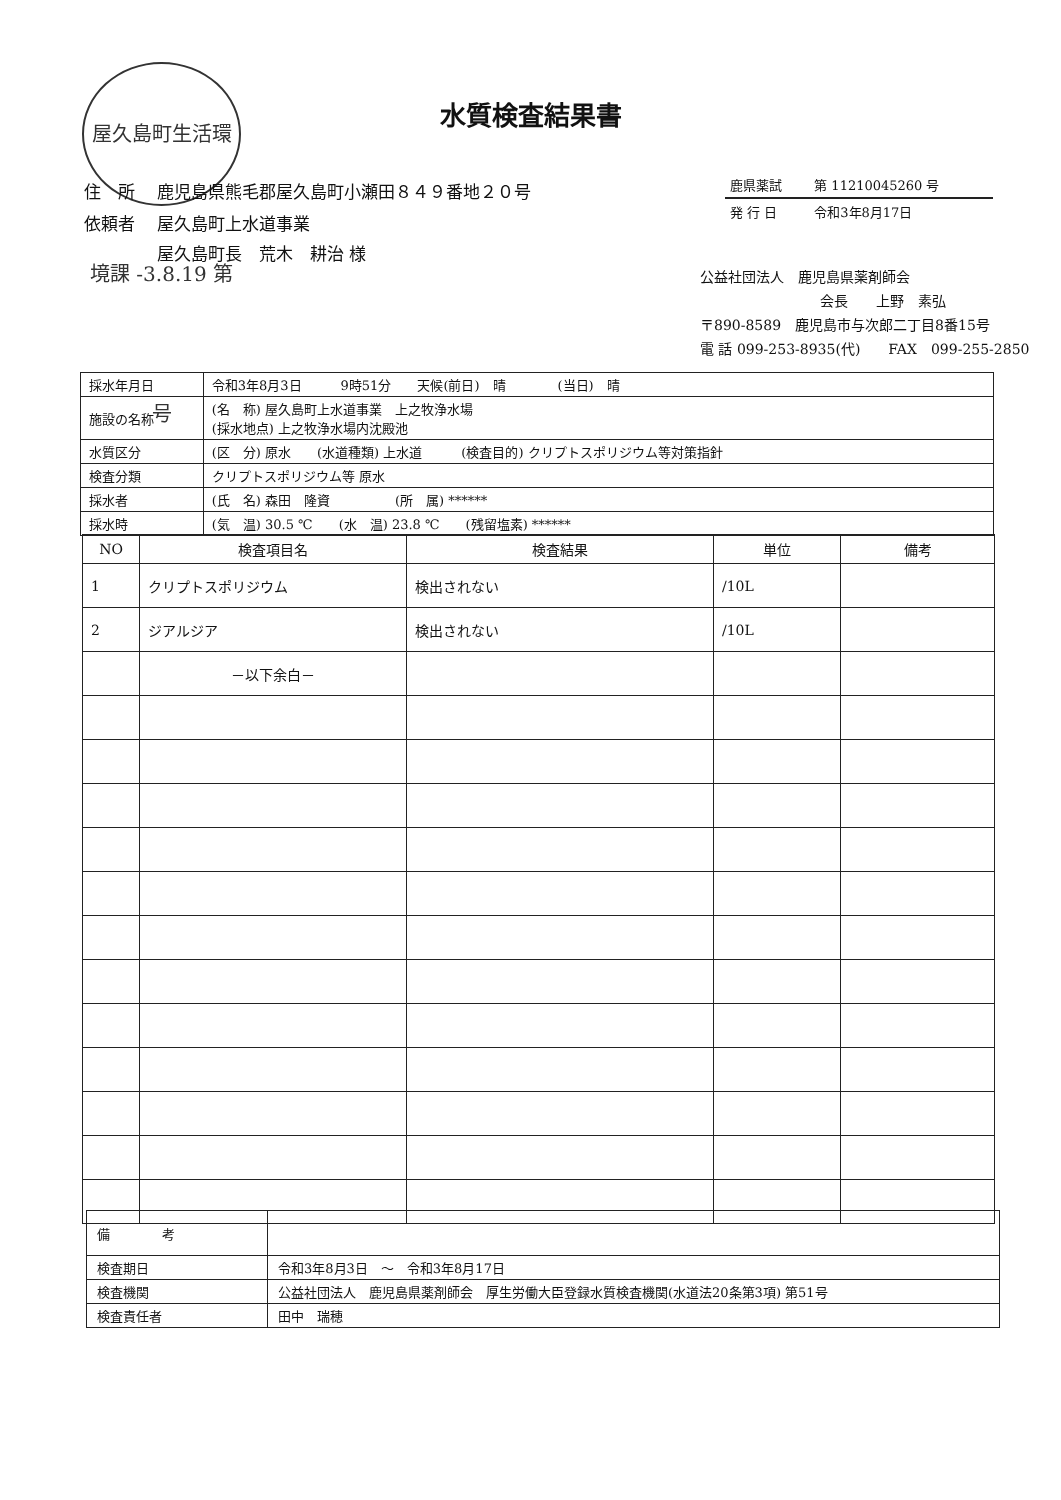水質検査結果書
屋久島町生活環境課 -3.8.19 第 号
| 住 所 | 鹿児島県熊毛郡屋久島町小瀬田８４９番地２０号 |
| 依頼者 | 屋久島町上水道事業 屋久島町長 荒木 耕治 様 |
| 鹿県薬試 | 第 11210045260 号 |
| 発 行 日 | 令和3年8月17日 |
公益社団法人　鹿児島県薬剤師会
会長　　上野　素弘
〒890-8589　鹿児島市与次郎二丁目8番15号
電 話 099-253-8935(代)　　FAX　099-255-2850
| 採水年月日 | 令和3年8月3日 9時51分 天候(前日) 晴 (当日) 晴 |
| 施設の名称 | (名 称) 屋久島町上水道事業 上之牧浄水場 (採水地点) 上之牧浄水場内沈殿池 |
| 水質区分 | (区 分) 原水 (水道種類) 上水道 (検査目的) クリプトスポリジウム等対策指針 |
| 検査分類 | クリプトスポリジウム等 原水 |
| 採水者 | (氏 名) 森田 隆資 (所 属) ****** |
| 採水時 | (気 温) 30.5 ℃ (水 温) 23.8 ℃ (残留塩素) ****** |
| NO | 検査項目名 | 検査結果 | 単位 | 備考 |
| --- | --- | --- | --- | --- |
| 1 | クリプトスポリジウム | 検出されない | /10L | |
| 2 | ジアルジア | 検出されない | /10L | |
| | －以下余白－ | | | |
| 備 考 | |
| 検査期日 | 令和3年8月3日 ～ 令和3年8月17日 |
| 検査機関 | 公益社団法人 鹿児島県薬剤師会 厚生労働大臣登録水質検査機関(水道法20条第3項) 第51号 |
| 検査責任者 | 田中 瑞穂 |